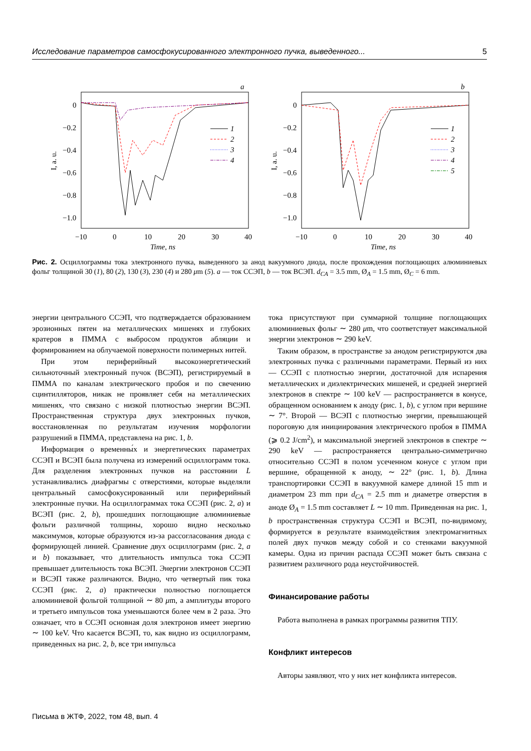Исследование параметров самосфокусированного электронного пучка, выведенного... 5
a
0
−0.2
−0.4
−0.6
−0.8
−1.0
−10
0
10
20
30
40
Time, ns
I, a. u.
1
2
3
4
b
0
−0.2
−0.4
−0.6
−0.8
−1.0
−10
0
10
20
30
40
Time, ns
I, a. u.
1
2
3
4
5
Рис. 2. Осциллограммы тока электронного пучка, выведенного за анод вакуумного диода, после прохождения поглощающих алюминиевых фольг толщиной 30 (1), 80 (2), 130 (3), 230 (4) и 280 μm (5). a — ток ССЭП, b — ток ВСЭП. d<sub>CA</sub> = 3.5 mm, Ø<sub>A</sub> = 1.5 mm, Ø<sub>C</sub> = 6 mm.
энергии центрального ССЭП, что подтверждается образованием эрозионных пятен на металлических мишенях и глубоких кратеров в ПММА с выбросом продуктов абляции и формированием на облучаемой поверхности полимерных нитей.
При этом периферийный высокоэнергетический сильноточный электронный пучок (ВСЭП), регистрируемый в ПММА по каналам электрического пробоя и по свечению сцинтилляторов, никак не проявляет себя на металлических мишенях, что связано с низкой плотностью энергии ВСЭП. Пространственная структура двух электронных пучков, восстановленная по результатам изучения морфологии разрушений в ПММА, представлена на рис. 1, b.
Информация о временны́х и энергетических параметрах ССЭП и ВСЭП была получена из измерений осциллограмм тока. Для разделения электронных пучков на расстоянии L устанавливались диафрагмы с отверстиями, которые выделяли центральный самосфокусированный или периферийный электронные пучки. На осциллограммах тока ССЭП (рис. 2, a) и ВСЭП (рис. 2, b), прошедших поглощающие алюминиевые фольги различной толщины, хорошо видно несколько максимумов, которые образуются из-за рассогласования диода с формирующей линией. Сравнение двух осциллограмм (рис. 2, a и b) показывает, что длительность импульса тока ССЭП превышает длительность тока ВСЭП. Энергии электронов ССЭП и ВСЭП также различаются. Видно, что четвертый пик тока ССЭП (рис. 2, a) практически полностью поглощается алюминиевой фольгой толщиной ∼ 80 μm, а амплитуды второго и третьего импульсов тока уменьшаются более чем в 2 раза. Это означает, что в ССЭП основная доля электронов имеет энергию ∼ 100 keV. Что касается ВСЭП, то, как видно из осциллограмм, приведенных на рис. 2, b, все три импульса
тока присутствуют при суммарной толщине поглощающих алюминиевых фольг ∼ 280 μm, что соответствует максимальной энергии электронов ∼ 290 keV.
Таким образом, в пространстве за анодом регистрируются два электронных пучка с различными параметрами. Первый из них — ССЭП с плотностью энергии, достаточной для испарения металлических и диэлектрических мишеней, и средней энергией электронов в спектре ∼ 100 keV — распространяется в конусе, обращенном основанием к аноду (рис. 1, b), с углом при вершине ∼ 7°. Второй — ВСЭП с плотностью энергии, превышающей пороговую для инициирования электрического пробоя в ПММА (⩾ 0.2 J/cm<sup>2</sup>), и максимальной энергией электронов в спектре ∼ 290 keV — распространяется центрально-симметрично относительно ССЭП в полом усеченном конусе с углом при вершине, обращенной к аноду, ∼ 22° (рис. 1, b). Длина транспортировки ССЭП в вакуумной камере длиной 15 mm и диаметром 23 mm при d<sub>CA</sub> = 2.5 mm и диаметре отверстия в аноде Ø<sub>A</sub> = 1.5 mm составляет L ∼ 10 mm. Приведенная на рис. 1, b пространственная структура ССЭП и ВСЭП, по-видимому, формируется в результате взаимодействия электромагнитных полей двух пучков между собой и со стенками вакуумной камеры. Одна из причин распада ССЭП может быть связана с развитием различного рода неустойчивостей.
Финансирование работы
Работа выполнена в рамках программы развития ТПУ.
Конфликт интересов
Авторы заявляют, что у них нет конфликта интересов.
Письма в ЖТФ, 2022, том 48, вып. 4